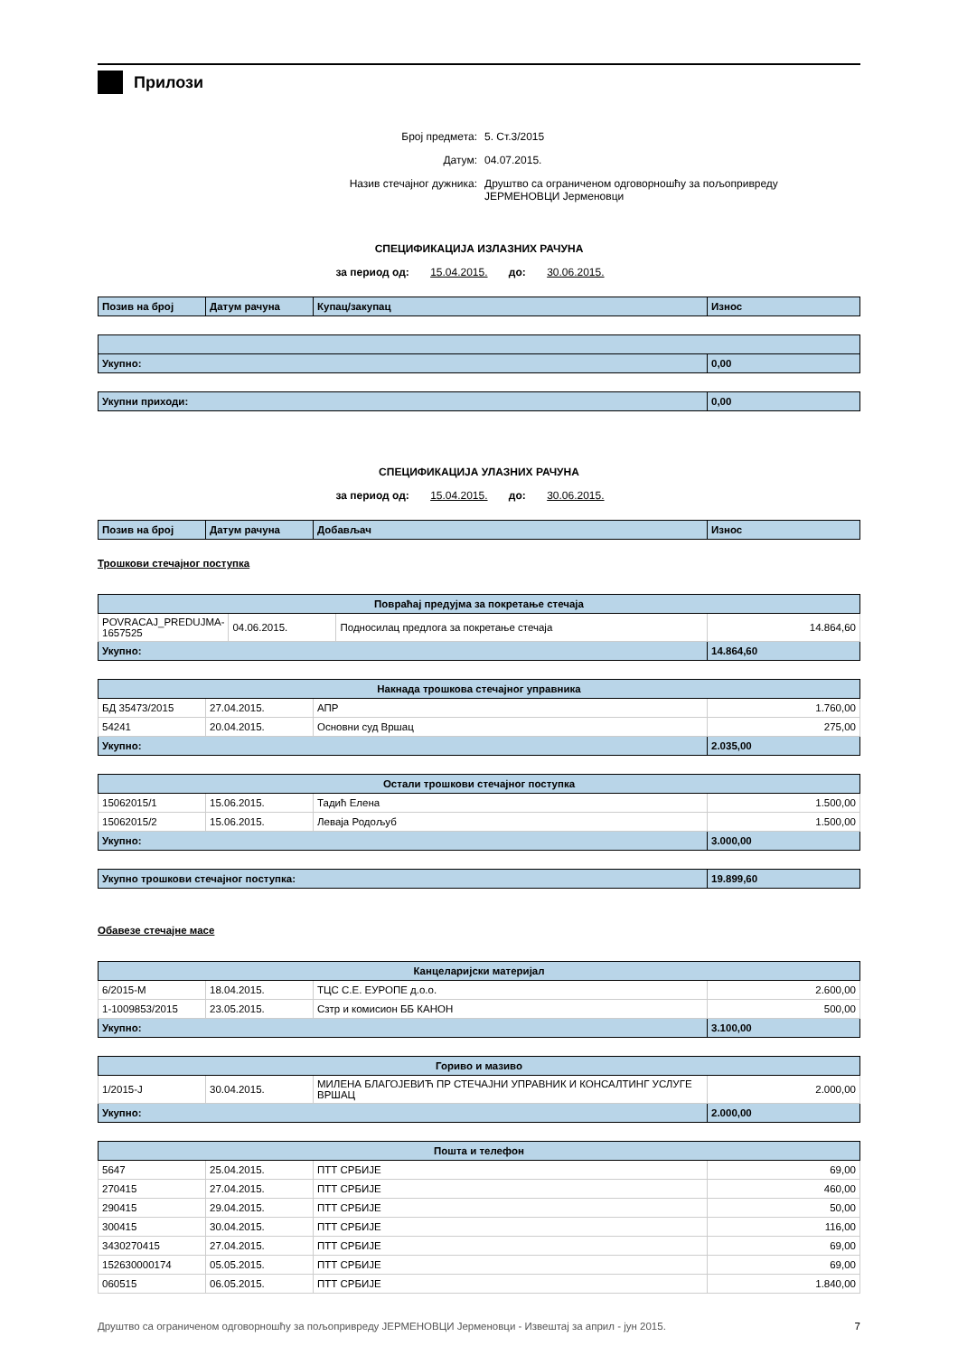Прилози
Број предмета: 5. Ст.3/2015
Датум: 04.07.2015.
Назив стечајног дужника: Друштво са ограниченом одговорношћу за пољопривреду ЈЕРМЕНОВЦИ Јерменовци
СПЕЦИФИКАЦИЈА ИЗЛАЗНИХ РАЧУНА
за период од: 15.04.2015. до: 30.06.2015.
| Позив на број | Датум рачуна | Купац/закупац | Износ |
| --- | --- | --- | --- |
| Укупно: | 0,00 |
| Укупни приходи: | 0,00 |
СПЕЦИФИКАЦИЈА УЛАЗНИХ РАЧУНА
за период од: 15.04.2015. до: 30.06.2015.
| Позив на број | Датум рачуна | Добављач | Износ |
| --- | --- | --- | --- |
Трошкови стечајног поступка
| Повраћај предујма за покретање стечаја | | | |
| --- | --- | --- | --- |
| POVRACAJ_PREDUJMA-1657525 | 04.06.2015. | Подносилац предлога за покретање стечаја | 14.864,60 |
| Укупно: | | | 14.864,60 |
| Накнада трошкова стечајног управника | | | |
| --- | --- | --- | --- |
| БД 35473/2015 | 27.04.2015. | АПР | 1.760,00 |
| 54241 | 20.04.2015. | Основни суд Вршац | 275,00 |
| Укупно: | | | 2.035,00 |
| Остали трошкови стечајног поступка | | | |
| --- | --- | --- | --- |
| 15062015/1 | 15.06.2015. | Тадић Елена | 1.500,00 |
| 15062015/2 | 15.06.2015. | Леваја Родољуб | 1.500,00 |
| Укупно: | | | 3.000,00 |
| Укупно трошкови стечајног поступка: | 19.899,60 |
Обавезе стечајне масе
| Канцеларијски материјал | | | |
| --- | --- | --- | --- |
| 6/2015-М | 18.04.2015. | ТЦС С.Е. ЕУРОПЕ д.о.о. | 2.600,00 |
| 1-1009853/2015 | 23.05.2015. | Сзтр и комисион ББ КАНОН | 500,00 |
| Укупно: | | | 3.100,00 |
| Гориво и мазиво | | | |
| --- | --- | --- | --- |
| 1/2015-Ј | 30.04.2015. | МИЛЕНА БЛАГОЈЕВИЋ ПР СТЕЧАЈНИ УПРАВНИК И КОНСАЛТИНГ УСЛУГЕ ВРШАЦ | 2.000,00 |
| Укупно: | | | 2.000,00 |
| Пошта и телефон | | | |
| --- | --- | --- | --- |
| 5647 | 25.04.2015. | ПТТ СРБИЈЕ | 69,00 |
| 270415 | 27.04.2015. | ПТТ СРБИЈЕ | 460,00 |
| 290415 | 29.04.2015. | ПТТ СРБИЈЕ | 50,00 |
| 300415 | 30.04.2015. | ПТТ СРБИЈЕ | 116,00 |
| 3430270415 | 27.04.2015. | ПТТ СРБИЈЕ | 69,00 |
| 152630000174 | 05.05.2015. | ПТТ СРБИЈЕ | 69,00 |
| 060515 | 06.05.2015. | ПТТ СРБИЈЕ | 1.840,00 |
Друштво са ограниченом одговорношћу за пољопривреду ЈЕРМЕНОВЦИ Јерменовци - Извештај за април - јун 2015. 7